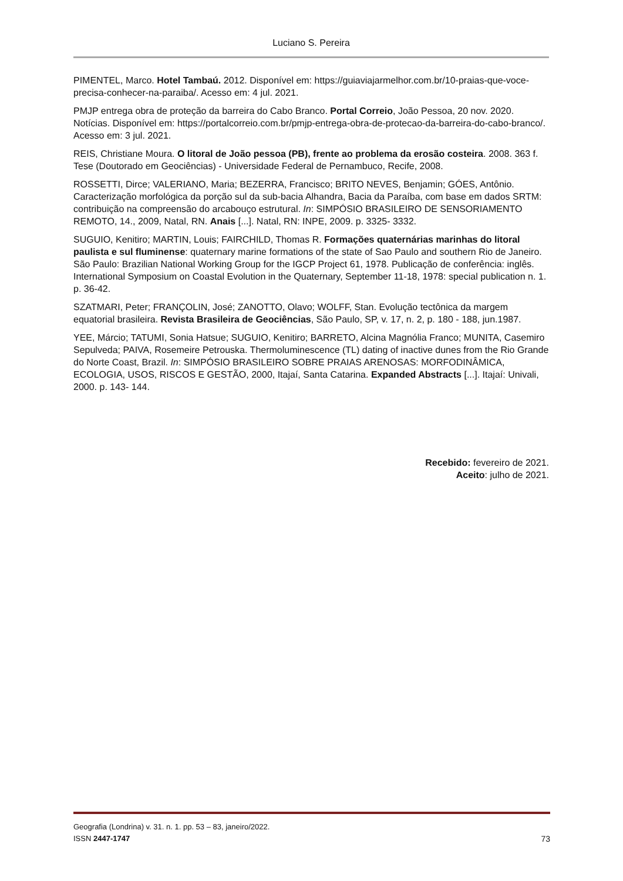Luciano S. Pereira
PIMENTEL, Marco. Hotel Tambaú. 2012. Disponível em: https://guiaviajarmelhor.com.br/10-praias-que-voce-precisa-conhecer-na-paraiba/. Acesso em: 4 jul. 2021.
PMJP entrega obra de proteção da barreira do Cabo Branco. Portal Correio, João Pessoa, 20 nov. 2020. Notícias. Disponível em: https://portalcorreio.com.br/pmjp-entrega-obra-de-protecao-da-barreira-do-cabo-branco/. Acesso em: 3 jul. 2021.
REIS, Christiane Moura. O litoral de João pessoa (PB), frente ao problema da erosão costeira. 2008. 363 f. Tese (Doutorado em Geociências) - Universidade Federal de Pernambuco, Recife, 2008.
ROSSETTI, Dirce; VALERIANO, Maria; BEZERRA, Francisco; BRITO NEVES, Benjamin; GÓES, Antônio. Caracterização morfológica da porção sul da sub-bacia Alhandra, Bacia da Paraíba, com base em dados SRTM: contribuição na compreensão do arcabouço estrutural. In: SIMPÓSIO BRASILEIRO DE SENSORIAMENTO REMOTO, 14., 2009, Natal, RN. Anais [...]. Natal, RN: INPE, 2009. p. 3325- 3332.
SUGUIO, Kenitiro; MARTIN, Louis; FAIRCHILD, Thomas R. Formações quaternárias marinhas do litoral paulista e sul fluminense: quaternary marine formations of the state of Sao Paulo and southern Rio de Janeiro. São Paulo: Brazilian National Working Group for the IGCP Project 61, 1978. Publicação de conferência: inglês. International Symposium on Coastal Evolution in the Quaternary, September 11-18, 1978: special publication n. 1. p. 36-42.
SZATMARI, Peter; FRANÇOLIN, José; ZANOTTO, Olavo; WOLFF, Stan. Evolução tectônica da margem equatorial brasileira. Revista Brasileira de Geociências, São Paulo, SP, v. 17, n. 2, p. 180 - 188, jun.1987.
YEE, Márcio; TATUMI, Sonia Hatsue; SUGUIO, Kenitiro; BARRETO, Alcina Magnólia Franco; MUNITA, Casemiro Sepulveda; PAIVA, Rosemeire Petrouska. Thermoluminescence (TL) dating of inactive dunes from the Rio Grande do Norte Coast, Brazil. In: SIMPÓSIO BRASILEIRO SOBRE PRAIAS ARENOSAS: MORFODINÂMICA, ECOLOGIA, USOS, RISCOS E GESTÃO, 2000, Itajaí, Santa Catarina. Expanded Abstracts [...]. Itajaí: Univali, 2000. p. 143- 144.
Recebido: fevereiro de 2021.
Aceito: julho de 2021.
Geografia (Londrina) v. 31. n. 1. pp. 53 – 83, janeiro/2022.
ISSN 2447-1747 73